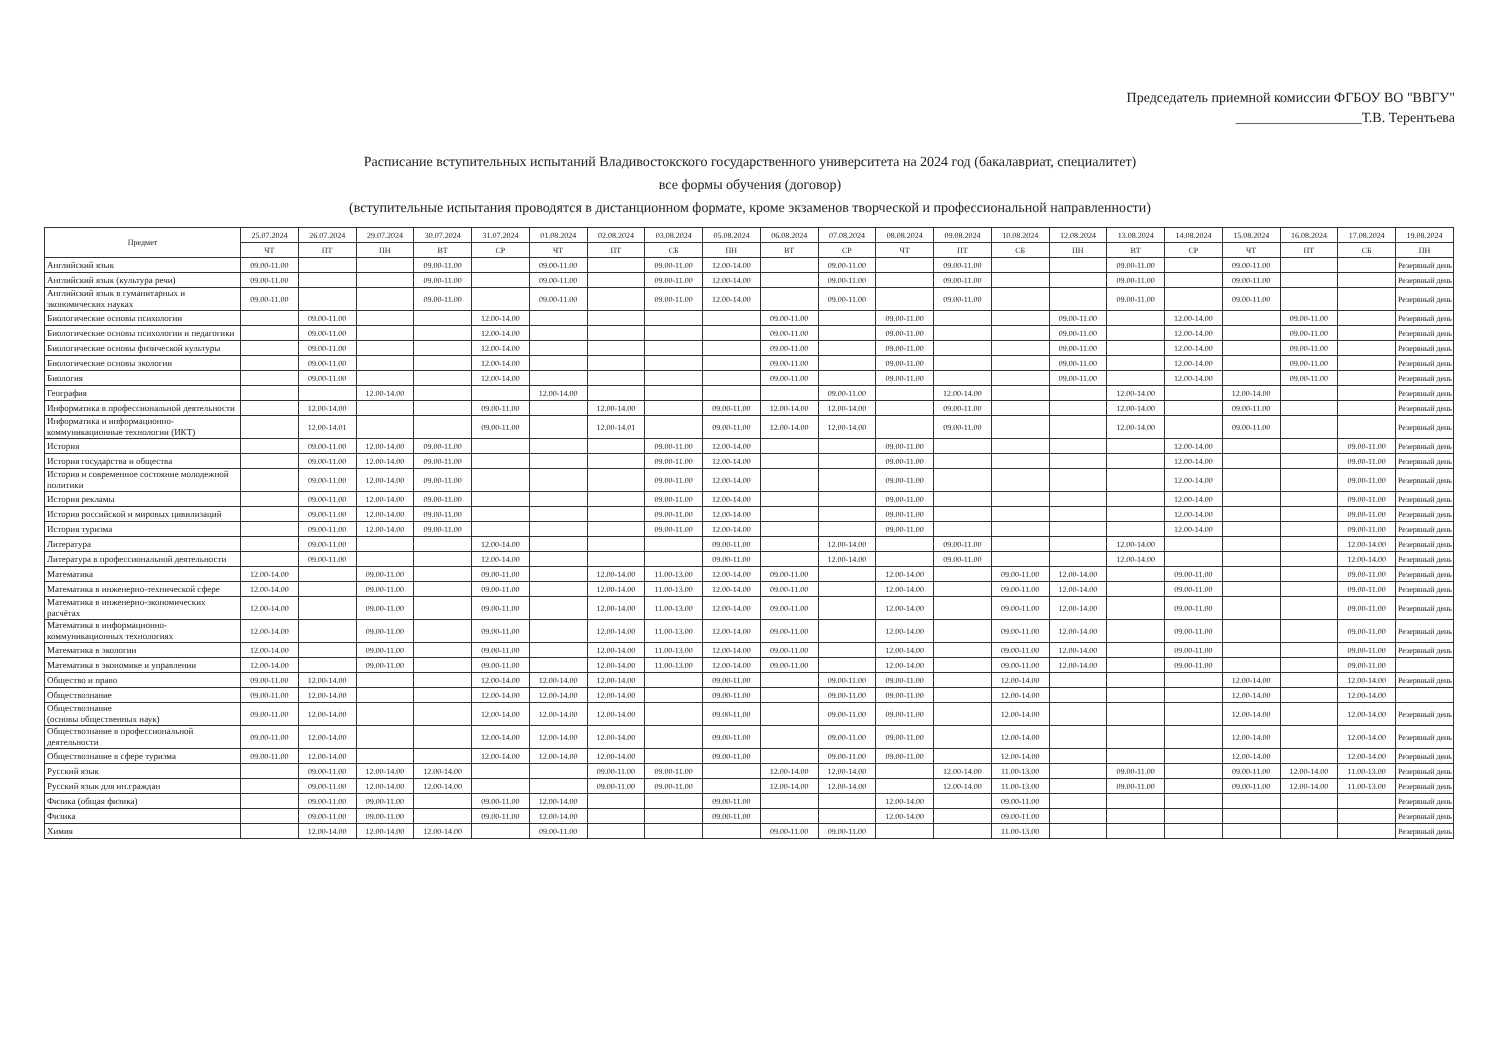Председатель приемной комиссии ФГБОУ ВО "ВВГУ"
__________________Т.В. Терентьева
Расписание вступительных испытаний Владивостокского государственного университета на 2024 год (бакалавриат, специалитет)
все формы обучения (договор)
(вступительные испытания проводятся в дистанционном формате, кроме экзаменов творческой и профессиональной направленности)
| Предмет | 25.07.2024 | 26.07.2024 | 29.07.2024 | 30.07.2024 | 31.07.2024 | 01.08.2024 | 02.08.2024 | 03.08.2024 | 05.08.2024 | 06.08.2024 | 07.08.2024 | 08.08.2024 | 09.08.2024 | 10.08.2024 | 12.08.2024 | 13.08.2024 | 14.08.2024 | 15.08.2024 | 16.08.2024 | 17.08.2024 | 19.08.2024 |
| --- | --- | --- | --- | --- | --- | --- | --- | --- | --- | --- | --- | --- | --- | --- | --- | --- | --- | --- | --- | --- | --- |
| | ЧТ | ПТ | ПН | ВТ | СР | ЧТ | ПТ | СБ | ПН | ВТ | СР | ЧТ | ПТ | СБ | ПН | ВТ | СР | ЧТ | ПТ | СБ | ПН |
| Английский язык | 09.00-11.00 | | | 09.00-11.00 | | 09.00-11.00 | | 09.00-11.00 | 12.00-14.00 | | 09.00-11.00 | | 09.00-11.00 | | | 09.00-11.00 | | 09.00-11.00 | | | Резервный день |
| Английский язык (культура речи) | 09.00-11.00 | | | 09.00-11.00 | | 09.00-11.00 | | 09.00-11.00 | 12.00-14.00 | | 09.00-11.00 | | 09.00-11.00 | | | 09.00-11.00 | | 09.00-11.00 | | | Резервный день |
| Английский язык в гуманитарных и экономических науках | 09.00-11.00 | | | 09.00-11.00 | | 09.00-11.00 | | 09.00-11.00 | 12.00-14.00 | | 09.00-11.00 | | 09.00-11.00 | | | 09.00-11.00 | | 09.00-11.00 | | | Резервный день |
| Биологические основы психологии | | 09.00-11.00 | | | 12.00-14.00 | | | | | 09.00-11.00 | | 09.00-11.00 | | | 09.00-11.00 | | 12.00-14.00 | | 09.00-11.00 | | Резервный день |
| Биологические основы психологии и педагогики | | 09.00-11.00 | | | 12.00-14.00 | | | | | 09.00-11.00 | | 09.00-11.00 | | | 09.00-11.00 | | 12.00-14.00 | | 09.00-11.00 | | Резервный день |
| Биологические основы физической культуры | | 09.00-11.00 | | | 12.00-14.00 | | | | | 09.00-11.00 | | 09.00-11.00 | | | 09.00-11.00 | | 12.00-14.00 | | 09.00-11.00 | | Резервный день |
| Биологические основы экологии | | 09.00-11.00 | | | 12.00-14.00 | | | | | 09.00-11.00 | | 09.00-11.00 | | | 09.00-11.00 | | 12.00-14.00 | | 09.00-11.00 | | Резервный день |
| Биология | | 09.00-11.00 | | | 12.00-14.00 | | | | | 09.00-11.00 | | 09.00-11.00 | | | 09.00-11.00 | | 12.00-14.00 | | 09.00-11.00 | | Резервный день |
| География | | | 12.00-14.00 | | | 12.00-14.00 | | | | | 09.00-11.00 | | 12.00-14.00 | | | 12.00-14.00 | | 12.00-14.00 | | | Резервный день |
| Информатика в профессиональной деятельности | | 12.00-14.00 | | | 09.00-11.00 | | 12.00-14.00 | | 09.00-11.00 | 12.00-14.00 | 12.00-14.00 | | 09.00-11.00 | | | 12.00-14.00 | | 09.00-11.00 | | | Резервный день |
| Информатика и информационно-коммуникационные технологии (ИКТ) | | 12.00-14.01 | | | 09.00-11.00 | | 12.00-14.01 | | 09.00-11.00 | 12.00-14.00 | 12.00-14.00 | | 09.00-11.00 | | | 12.00-14.00 | | 09.00-11.00 | | | Резервный день |
| История | | 09.00-11.00 | 12.00-14.00 | 09.00-11.00 | | | | 09.00-11.00 | 12.00-14.00 | | | 09.00-11.00 | | | | | 12.00-14.00 | | | 09.00-11.00 | Резервный день |
| История государства и общества | | 09.00-11.00 | 12.00-14.00 | 09.00-11.00 | | | | 09.00-11.00 | 12.00-14.00 | | | 09.00-11.00 | | | | | 12.00-14.00 | | | 09.00-11.00 | Резервный день |
| История и современное состояние молодежной политики | | 09.00-11.00 | 12.00-14.00 | 09.00-11.00 | | | | 09.00-11.00 | 12.00-14.00 | | | 09.00-11.00 | | | | | 12.00-14.00 | | | 09.00-11.00 | Резервный день |
| История рекламы | | 09.00-11.00 | 12.00-14.00 | 09.00-11.00 | | | | 09.00-11.00 | 12.00-14.00 | | | 09.00-11.00 | | | | | 12.00-14.00 | | | 09.00-11.00 | Резервный день |
| История российской и мировых цивилизаций | | 09.00-11.00 | 12.00-14.00 | 09.00-11.00 | | | | 09.00-11.00 | 12.00-14.00 | | | 09.00-11.00 | | | | | 12.00-14.00 | | | 09.00-11.00 | Резервный день |
| История туризма | | 09.00-11.00 | 12.00-14.00 | 09.00-11.00 | | | | 09.00-11.00 | 12.00-14.00 | | | 09.00-11.00 | | | | | 12.00-14.00 | | | 09.00-11.00 | Резервный день |
| Литература | | 09.00-11.00 | | | 12.00-14.00 | | | | 09.00-11.00 | | 12.00-14.00 | | 09.00-11.00 | | | 12.00-14.00 | | | | 12.00-14.00 | Резервный день |
| Литература в профессиональной деятельности | | 09.00-11.00 | | | 12.00-14.00 | | | | 09.00-11.00 | | 12.00-14.00 | | 09.00-11.00 | | | 12.00-14.00 | | | | 12.00-14.00 | Резервный день |
| Математика | 12.00-14.00 | | 09.00-11.00 | | 09.00-11.00 | | 12.00-14.00 | 11.00-13.00 | 12.00-14.00 | 09.00-11.00 | | 12.00-14.00 | | 09.00-11.00 | 12.00-14.00 | | 09.00-11.00 | | | 09.00-11.00 | Резервный день |
| Математика в инженерно-технической сфере | 12.00-14.00 | | 09.00-11.00 | | 09.00-11.00 | | 12.00-14.00 | 11.00-13.00 | 12.00-14.00 | 09.00-11.00 | | 12.00-14.00 | | 09.00-11.00 | 12.00-14.00 | | 09.00-11.00 | | | 09.00-11.00 | Резервный день |
| Математика в инженерно-экономических расчётах | 12.00-14.00 | | 09.00-11.00 | | 09.00-11.00 | | 12.00-14.00 | 11.00-13.00 | 12.00-14.00 | 09.00-11.00 | | 12.00-14.00 | | 09.00-11.00 | 12.00-14.00 | | 09.00-11.00 | | | 09.00-11.00 | Резервный день |
| Математика в информационно-коммуникационных технологиях | 12.00-14.00 | | 09.00-11.00 | | 09.00-11.00 | | 12.00-14.00 | 11.00-13.00 | 12.00-14.00 | 09.00-11.00 | | 12.00-14.00 | | 09.00-11.00 | 12.00-14.00 | | 09.00-11.00 | | | 09.00-11.00 | Резервный день |
| Математика в экологии | 12.00-14.00 | | 09.00-11.00 | | 09.00-11.00 | | 12.00-14.00 | 11.00-13.00 | 12.00-14.00 | 09.00-11.00 | | 12.00-14.00 | | 09.00-11.00 | 12.00-14.00 | | 09.00-11.00 | | | 09.00-11.00 | Резервный день |
| Математика в экономике и управлении | 12.00-14.00 | | 09.00-11.00 | | 09.00-11.00 | | 12.00-14.00 | 11.00-13.00 | 12.00-14.00 | 09.00-11.00 | | 12.00-14.00 | | 09.00-11.00 | 12.00-14.00 | | 09.00-11.00 | | | 09.00-11.00 | |
| Общество и право | 09.00-11.00 | 12.00-14.00 | | | 12.00-14.00 | 12.00-14.00 | 12.00-14.00 | | 09.00-11.00 | | 09.00-11.00 | 09.00-11.00 | | 12.00-14.00 | | | | 12.00-14.00 | | 12.00-14.00 | Резервный день |
| Обществознание | 09.00-11.00 | 12.00-14.00 | | | 12.00-14.00 | 12.00-14.00 | 12.00-14.00 | | 09.00-11.00 | | 09.00-11.00 | 09.00-11.00 | | 12.00-14.00 | | | | 12.00-14.00 | | 12.00-14.00 | |
| Обществознание (основы общественных наук) | 09.00-11.00 | 12.00-14.00 | | | 12.00-14.00 | 12.00-14.00 | 12.00-14.00 | | 09.00-11.00 | | 09.00-11.00 | 09.00-11.00 | | 12.00-14.00 | | | | 12.00-14.00 | | 12.00-14.00 | Резервный день |
| Обществознание в профессиональной деятельности | 09.00-11.00 | 12.00-14.00 | | | 12.00-14.00 | 12.00-14.00 | 12.00-14.00 | | 09.00-11.00 | | 09.00-11.00 | 09.00-11.00 | | 12.00-14.00 | | | | 12.00-14.00 | | 12.00-14.00 | Резервный день |
| Обществознание в сфере туризма | 09.00-11.00 | 12.00-14.00 | | | 12.00-14.00 | 12.00-14.00 | 12.00-14.00 | | 09.00-11.00 | | 09.00-11.00 | 09.00-11.00 | | 12.00-14.00 | | | | 12.00-14.00 | | 12.00-14.00 | Резервный день |
| Русский язык | | 09.00-11.00 | 12.00-14.00 | 12.00-14.00 | | | 09.00-11.00 | 09.00-11.00 | | 12.00-14.00 | 12.00-14.00 | | 12.00-14.00 | 11.00-13.00 | | 09.00-11.00 | | 09.00-11.00 | 12.00-14.00 | 11.00-13.00 | Резервный день |
| Русский язык для ин.граждан | | 09.00-11.00 | 12.00-14.00 | 12.00-14.00 | | | 09.00-11.00 | 09.00-11.00 | | 12.00-14.00 | 12.00-14.00 | | 12.00-14.00 | 11.00-13.00 | | 09.00-11.00 | | 09.00-11.00 | 12.00-14.00 | 11.00-13.00 | Резервный день |
| Физика (общая физика) | | 09.00-11.00 | 09.00-11.00 | | 09.00-11.00 | 12.00-14.00 | | | 09.00-11.00 | | | 12.00-14.00 | | 09.00-11.00 | | | | | | | Резервный день |
| Физика | | 09.00-11.00 | 09.00-11.00 | | 09.00-11.00 | 12.00-14.00 | | | 09.00-11.00 | | | 12.00-14.00 | | 09.00-11.00 | | | | | | | Резервный день |
| Химия | | 12.00-14.00 | 12.00-14.00 | 12.00-14.00 | | 09.00-11.00 | | | | 09.00-11.00 | 09.00-11.00 | | | 11.00-13.00 | | | | | | | Резервный день |